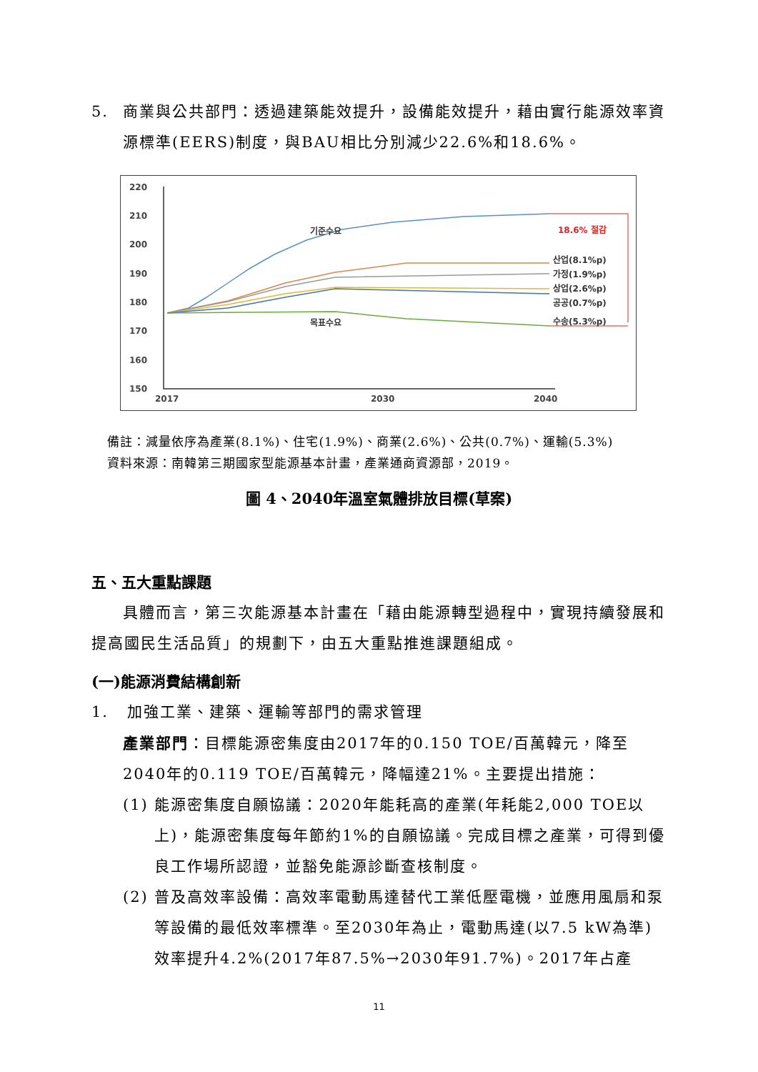5. 商業與公共部門：透過建築能效提升，設備能效提升，藉由實行能源效率資源標準(EERS)制度，與BAU相比分別減少22.6%和18.6%。
220
210
200
190
180
170
160
150
2017
2030
2040
기준수요
목표수요
18.6% 절감
산업(8.1%p)
가정(1.9%p)
상업(2.6%p)
공공(0.7%p)
수송(5.3%p)
備註：減量依序為產業(8.1%)、住宅(1.9%)、商業(2.6%)、公共(0.7%)、運輸(5.3%)
資料來源：南韓第三期國家型能源基本計畫，產業通商資源部，2019。
圖 4、2040年溫室氣體排放目標(草案)
五、五大重點課題
具體而言，第三次能源基本計畫在「藉由能源轉型過程中，實現持續發展和提高國民生活品質」的規劃下，由五大重點推進課題組成。
(一)能源消費結構創新
1. 加強工業、建築、運輸等部門的需求管理
產業部門：目標能源密集度由2017年的0.150 TOE/百萬韓元，降至2040年的0.119 TOE/百萬韓元，降幅達21%。主要提出措施：
(1) 能源密集度自願協議：2020年能耗高的產業(年耗能2,000 TOE以上)，能源密集度每年節約1%的自願協議。完成目標之產業，可得到優良工作場所認證，並豁免能源診斷查核制度。
(2) 普及高效率設備：高效率電動馬達替代工業低壓電機，並應用風扇和泵等設備的最低效率標準。至2030年為止，電動馬達(以7.5 kW為準)效率提升4.2%(2017年87.5%→2030年91.7%)。2017年占產
11